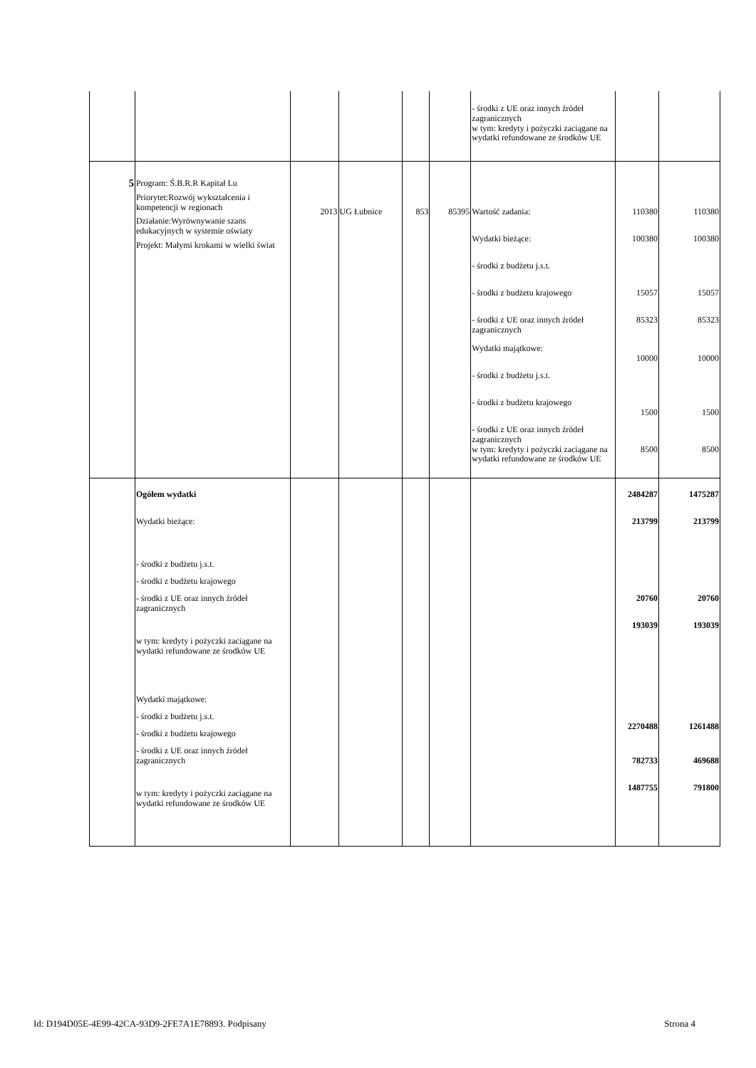| | | | | | | - środki z UE oraz innych źródeł zagranicznych w tym: kredyty i pożyczki zaciągane na wydatki refundowane ze środków UE | | |
| 5 | Program: Ś.B.R.R Kapitał Lu Priorytet:Rozwój wykształcenia i kompetencji w regionach Działanie:Wyrównywanie szans edukacyjnych w systemie oświaty Projekt: Małymi krokami w wielki świat | 2013 | UG Łubnice | 853 | 85395 | Wartość zadania: Wydatki bieżące: - środki z budżetu j.s.t. - środki z budżetu krajowego - środki z UE oraz innych źródeł zagranicznych Wydatki majątkowe: - środki z budżetu j.s.t. - środki z budżetu krajowego - środki z UE oraz innych źródeł zagranicznych w tym: kredyty i pożyczki zaciągane na wydatki refundowane ze środków UE | 110380 100380 15057 85323 10000 1500 8500 | 110380 100380 15057 85323 10000 1500 8500 |
| | Ogółem wydatki Wydatki bieżące: - środki z budżetu j.s.t. - środki z budżetu krajowego - środki z UE oraz innych źródeł zagranicznych w tym: kredyty i pożyczki zaciągane na wydatki refundowane ze środków UE Wydatki majątkowe: - środki z budżetu j.s.t. - środki z budżetu krajowego - środki z UE oraz innych źródeł zagranicznych w tym: kredyty i pożyczki zaciągane na wydatki refundowane ze środków UE | | | | | | 2484287 213799 20760 193039 2270488 782733 1487755 | 1475287 213799 20760 193039 1261488 469688 791800 |
Id: D194D05E-4E99-42CA-93D9-2FE7A1E78893. Podpisany Strona 4